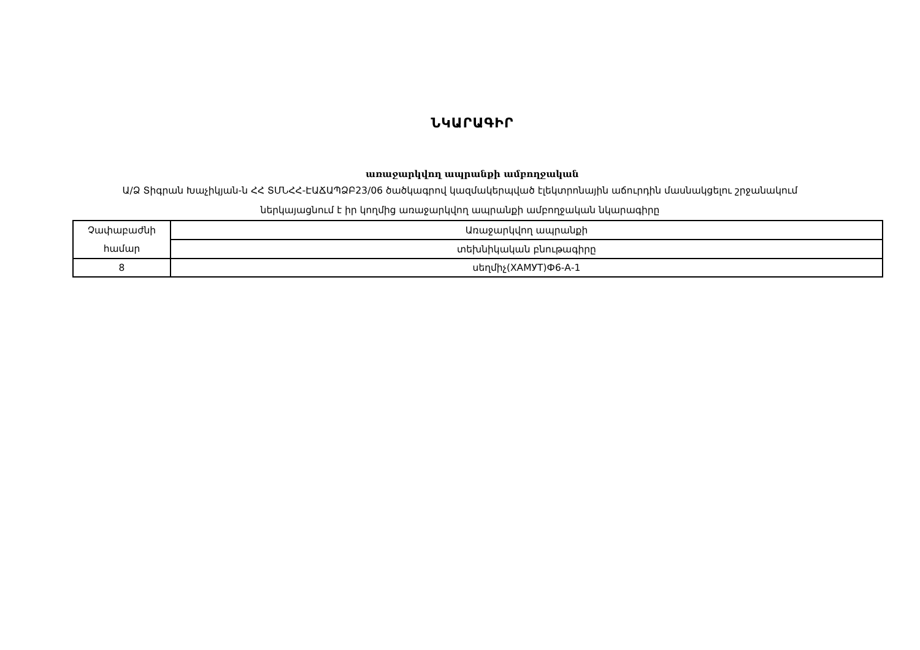ՆԿԱՐԱԳԻՐ
առաջարկվող ապրանքի ամբողջական
Ա/Ձ Տիգրան Խաչիկյան-ն ՀՀ ՏՄՆՀՀ-ԷԱՃԱՊՁԲ23/06 ծածկագրով կազմակերպված էլեկտրոնային աճուրդին մասնակցելու շրջանակում ներկայացնում է իր կողմից առաջարկվող ապրանքի ամբողջական նկարագիրը
| Չափաբաժնի համար | Առաջարկվող ապրանքի |
| | տեխնիկական բնութագիրը |
| 8 | սեղմիչ(ХАМУТ)Ф6-А-1 |